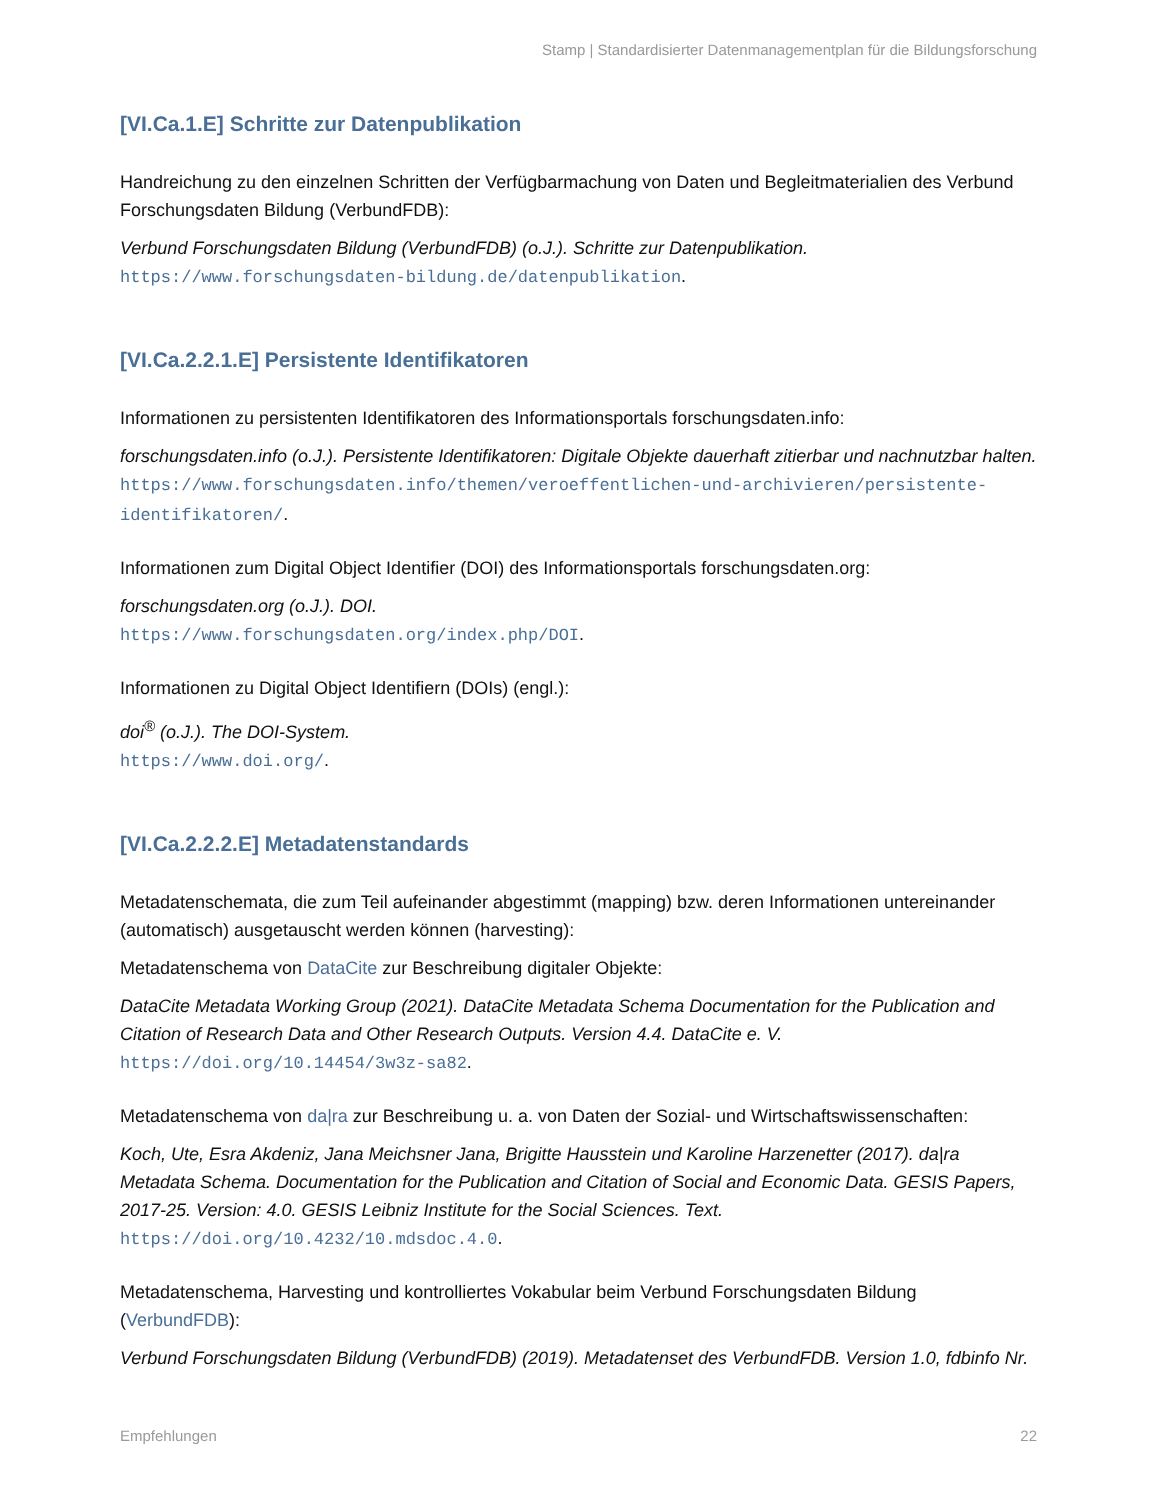Stamp | Standardisierter Datenmanagementplan für die Bildungsforschung
[VI.Ca.1.E] Schritte zur Datenpublikation
Handreichung zu den einzelnen Schritten der Verfügbarmachung von Daten und Begleitmaterialien des Verbund Forschungsdaten Bildung (VerbundFDB):
Verbund Forschungsdaten Bildung (VerbundFDB) (o.J.). Schritte zur Datenpublikation.
https://www.forschungsdaten-bildung.de/datenpublikation.
[VI.Ca.2.2.1.E] Persistente Identifikatoren
Informationen zu persistenten Identifikatoren des Informationsportals forschungsdaten.info:
forschungsdaten.info (o.J.). Persistente Identifikatoren: Digitale Objekte dauerhaft zitierbar und nachnutzbar halten.
https://www.forschungsdaten.info/themen/veroeffentlichen-und-archivieren/persistente-identifikatoren/.
Informationen zum Digital Object Identifier (DOI) des Informationsportals forschungsdaten.org:
forschungsdaten.org (o.J.). DOI.
https://www.forschungsdaten.org/index.php/DOI.
Informationen zu Digital Object Identifiern (DOIs) (engl.):
doi<sup>®</sup> (o.J.). The DOI-System.
https://www.doi.org/.
[VI.Ca.2.2.2.E] Metadatenstandards
Metadatenschemata, die zum Teil aufeinander abgestimmt (mapping) bzw. deren Informationen untereinander (automatisch) ausgetauscht werden können (harvesting):
Metadatenschema von DataCite zur Beschreibung digitaler Objekte:
DataCite Metadata Working Group (2021). DataCite Metadata Schema Documentation for the Publication and Citation of Research Data and Other Research Outputs. Version 4.4. DataCite e. V.
https://doi.org/10.14454/3w3z-sa82.
Metadatenschema von da|ra zur Beschreibung u. a. von Daten der Sozial- und Wirtschaftswissenschaften:
Koch, Ute, Esra Akdeniz, Jana Meichsner Jana, Brigitte Hausstein und Karoline Harzenetter (2017). da|ra Metadata Schema. Documentation for the Publication and Citation of Social and Economic Data. GESIS Papers, 2017-25. Version: 4.0. GESIS Leibniz Institute for the Social Sciences. Text.
https://doi.org/10.4232/10.mdsdoc.4.0.
Metadatenschema, Harvesting und kontrolliertes Vokabular beim Verbund Forschungsdaten Bildung (VerbundFDB):
Verbund Forschungsdaten Bildung (VerbundFDB) (2019). Metadatenset des VerbundFDB. Version 1.0, fdbinfo Nr.
Empfehlungen 22